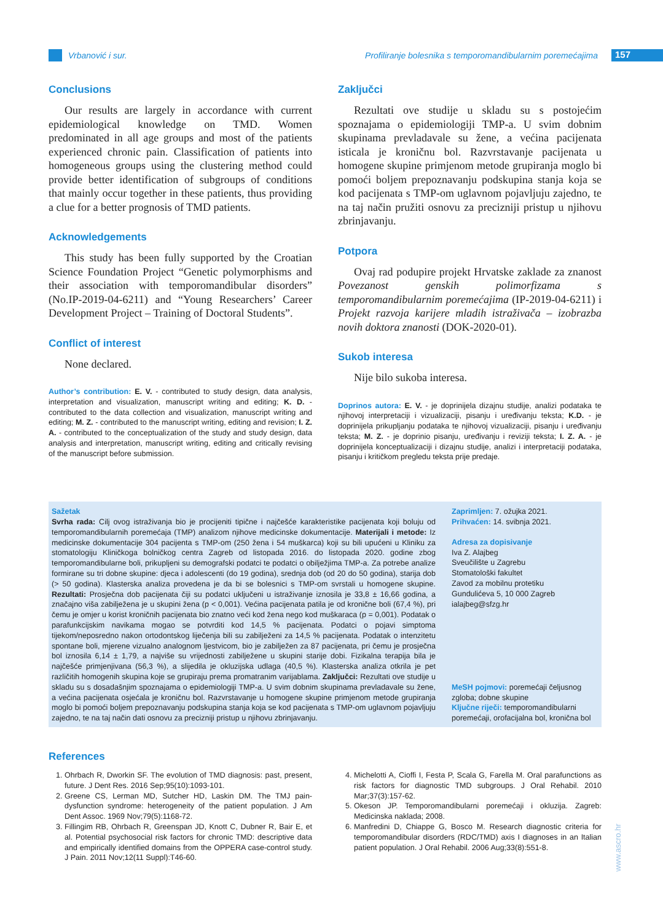Vrbanović i sur.
Profiliranje bolesnika s temporomandibularnim poremećajima
157
Conclusions
Our results are largely in accordance with current epidemiological knowledge on TMD. Women predominated in all age groups and most of the patients experienced chronic pain. Classification of patients into homogeneous groups using the clustering method could provide better identification of subgroups of conditions that mainly occur together in these patients, thus providing a clue for a better prognosis of TMD patients.
Acknowledgements
This study has been fully supported by the Croatian Science Foundation Project “Genetic polymorphisms and their association with temporomandibular disorders” (No.IP-2019-04-6211) and “Young Researchers’ Career Development Project – Training of Doctoral Students”.
Conflict of interest
None declared.
Author’s contribution: E. V. - contributed to study design, data analysis, interpretation and visualization, manuscript writing and editing; K. D. - contributed to the data collection and visualization, manuscript writing and editing; M. Z. - contributed to the manuscript writing, editing and revision; I. Z. A. - contributed to the conceptualization of the study and study design, data analysis and interpretation, manuscript writing, editing and critically revising of the manuscript before submission.
Zaključci
Rezultati ove studije u skladu su s postojećim spoznajama o epidemiologiji TMP-a. U svim dobnim skupinama prevladavale su žene, a većina pacijenata isticala je kroničnu bol. Razvrstavanje pacijenata u homogene skupine primjenom metode grupiranja moglo bi pomoći boljem prepoznavanju podskupina stanja koja se kod pacijenata s TMP-om uglavnom pojavljuju zajedno, te na taj način pružiti osnovu za precizniji pristup u njihovu zbrinjavanju.
Potpora
Ovaj rad podupire projekt Hrvatske zaklade za znanost Povezanost genskih polimorfizama s temporomandibularnim poremećajima (IP-2019-04-6211) i Projekt razvoja karijere mladih istraživača – izobrazba novih doktora znanosti (DOK-2020-01).
Sukob interesa
Nije bilo sukoba interesa.
Doprinos autora: E. V. - je doprinijela dizajnu studije, analizi podataka te njihovoj interpretaciji i vizualizaciji, pisanju i uređivanju teksta; K.D. - je doprinijela prikupljanju podataka te njihovoj vizualizaciji, pisanju i uređivanju teksta; M. Z. - je doprinio pisanju, uređivanju i reviziji teksta; I. Z. A. - je doprinijela konceptualizaciji i dizajnu studije, analizi i interpretaciji podataka, pisanju i kritičkom pregledu teksta prije predaje.
Sažetak
Svrha rada: Cilj ovog istraživanja bio je procijeniti tipične i najčešće karakteristike pacijenata koji boluju od temporomandibularnih poremećaja (TMP) analizom njihove medicinske dokumentacije. Materijali i metode: Iz medicinske dokumentacije 304 pacijenta s TMP-om (250 žena i 54 muškarca) koji su bili upućeni u Kliniku za stomatologiju Kliničkoga bolničkog centra Zagreb od listopada 2016. do listopada 2020. godine zbog temporomandibularne boli, prikupljeni su demografski podatci te podatci o obilježjima TMP-a. Za potrebe analize formirane su tri dobne skupine: djeca i adolescenti (do 19 godina), srednja dob (od 20 do 50 godina), starija dob (> 50 godina). Klasterska analiza provedena je da bi se bolesnici s TMP-om svrstali u homogene skupine. Rezultati: Prosječna dob pacijenata čiji su podatci uključeni u istraživanje iznosila je 33,8 ± 16,66 godina, a značajno viša zabilježena je u skupini žena (p < 0,001). Većina pacijenata patila je od kronične boli (67,4 %), pri čemu je omjer u korist kroničnih pacijenata bio znatno veći kod žena nego kod muškaraca (p = 0,001). Podatak o parafunkcijskim navikama mogao se potvrditi kod 14,5 % pacijenata. Podatci o pojavi simptoma tijekom/neposredno nakon ortodontskog liječenja bili su zabilježeni za 14,5 % pacijenata. Podatak o intenzitetu spontane boli, mjerene vizualno analognom ljestvicom, bio je zabilježen za 87 pacijenata, pri čemu je prosječna bol iznosila 6,14 ± 1,79, a najviše su vrijednosti zabilježene u skupini starije dobi. Fizikalna terapija bila je najčešće primjenjivana (56,3 %), a slijedila je okluzijska udlaga (40,5 %). Klasterska analiza otkrila je pet različitih homogenih skupina koje se grupiraju prema promatranim varijablama. Zaključci: Rezultati ove studije u skladu su s dosadašnjim spoznajama o epidemiologiji TMP-a. U svim dobnim skupinama prevladavale su žene, a većina pacijenata osjećala je kroničnu bol. Razvrstavanje u homogene skupine primjenom metode grupiranja moglo bi pomoći boljem prepoznavanju podskupina stanja koja se kod pacijenata s TMP-om uglavnom pojavljuju zajedno, te na taj način dati osnovu za precizniji pristup u njihovu zbrinjavanju.
Zaprimljen: 7. ožujka 2021.
Prihvaćen: 14. svibnja 2021.
Adresa za dopisivanje
Iva Z. Alajbeg
Sveučilište u Zagrebu
Stomatološki fakultet
Zavod za mobilnu protetiku
Gundulićeva 5, 10 000 Zagreb
ialajbeg@sfzg.hr
MeSH pojmovi: poremećaji čeljusnog zgloba; dobne skupine
Ključne riječi: temporomandibularni poremećaji, orofacijalna bol, kronična bol
References
1. Ohrbach R, Dworkin SF. The evolution of TMD diagnosis: past, present, future. J Dent Res. 2016 Sep;95(10):1093-101.
2. Greene CS, Lerman MD, Sutcher HD, Laskin DM. The TMJ pain-dysfunction syndrome: heterogeneity of the patient population. J Am Dent Assoc. 1969 Nov;79(5):1168-72.
3. Fillingim RB, Ohrbach R, Greenspan JD, Knott C, Dubner R, Bair E, et al. Potential psychosocial risk factors for chronic TMD: descriptive data and empirically identified domains from the OPPERA case-control study. J Pain. 2011 Nov;12(11 Suppl):T46-60.
4. Michelotti A, Cioffi I, Festa P, Scala G, Farella M. Oral parafunctions as risk factors for diagnostic TMD subgroups. J Oral Rehabil. 2010 Mar;37(3):157-62.
5. Okeson JP. Temporomandibularni poremećaji i okluzija. Zagreb: Medicinska naklada; 2008.
6. Manfredini D, Chiappe G, Bosco M. Research diagnostic criteria for temporomandibular disorders (RDC/TMD) axis I diagnoses in an Italian patient population. J Oral Rehabil. 2006 Aug;33(8):551-8.
www.ascro.hr